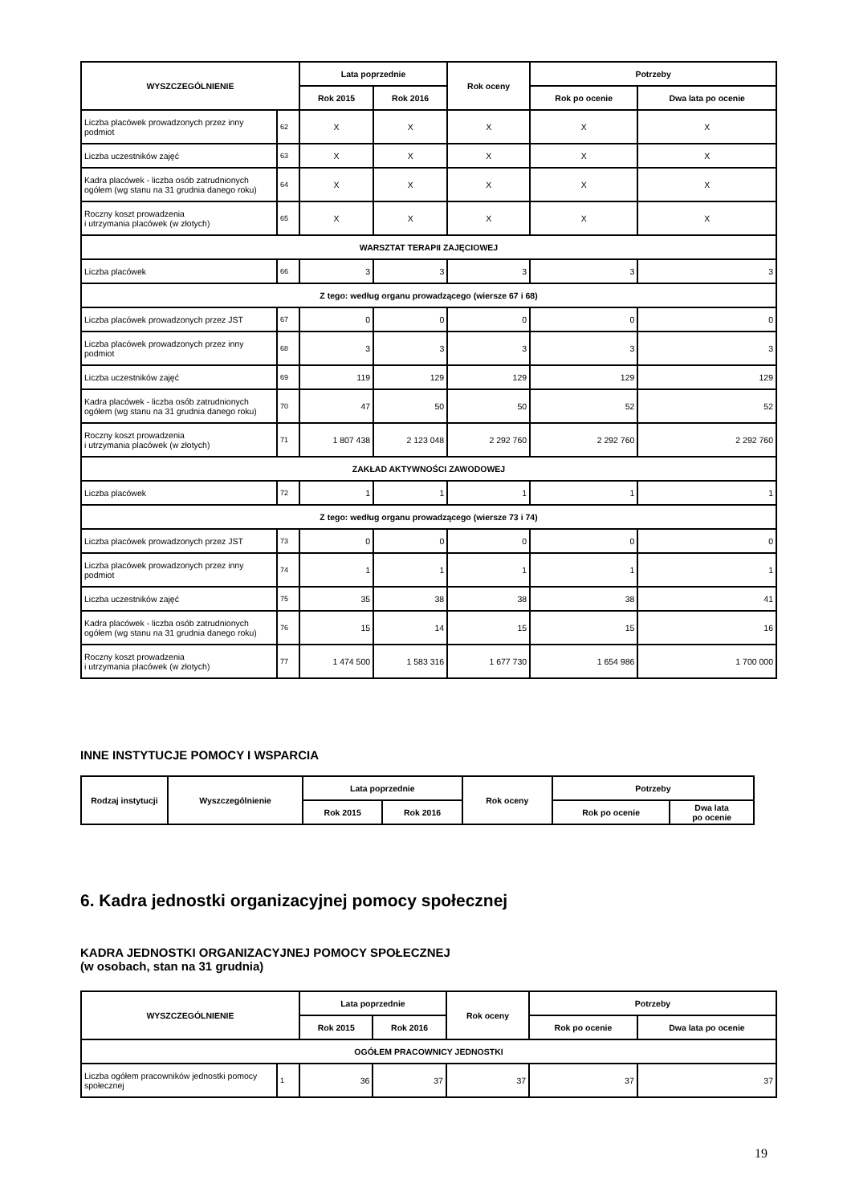| WYSZCZEGÓLNIENIE | | Lata poprzednie | | Rok oceny | Potrzeby | |
| --- | --- | --- | --- | --- | --- | --- |
| | | Rok 2015 | Rok 2016 | | Rok po ocenie | Dwa lata po ocenie |
| Liczba placówek prowadzonych przez inny podmiot | 62 | X | X | X | X | X |
| Liczba uczestników zajęć | 63 | X | X | X | X | X |
| Kadra placówek - liczba osób zatrudnionych ogółem (wg stanu na 31 grudnia danego roku) | 64 | X | X | X | X | X |
| Roczny koszt prowadzenia i utrzymania placówek (w złotych) | 65 | X | X | X | X | X |
| WARSZTAT TERAPII ZAJĘCIOWEJ | | | | | | |
| Liczba placówek | 66 | 3 | 3 | 3 | 3 | 3 |
| Z tego: według organu prowadzącego (wiersze 67 i 68) | | | | | | |
| Liczba placówek prowadzonych przez JST | 67 | 0 | 0 | 0 | 0 | 0 |
| Liczba placówek prowadzonych przez inny podmiot | 68 | 3 | 3 | 3 | 3 | 3 |
| Liczba uczestników zajęć | 69 | 119 | 129 | 129 | 129 | 129 |
| Kadra placówek - liczba osób zatrudnionych ogółem (wg stanu na 31 grudnia danego roku) | 70 | 47 | 50 | 50 | 52 | 52 |
| Roczny koszt prowadzenia i utrzymania placówek (w złotych) | 71 | 1 807 438 | 2 123 048 | 2 292 760 | 2 292 760 | 2 292 760 |
| ZAKŁAD AKTYWNOŚCI ZAWODOWEJ | | | | | | |
| Liczba placówek | 72 | 1 | 1 | 1 | 1 | 1 |
| Z tego: według organu prowadzącego (wiersze 73 i 74) | | | | | | |
| Liczba placówek prowadzonych przez JST | 73 | 0 | 0 | 0 | 0 | 0 |
| Liczba placówek prowadzonych przez inny podmiot | 74 | 1 | 1 | 1 | 1 | 1 |
| Liczba uczestników zajęć | 75 | 35 | 38 | 38 | 38 | 41 |
| Kadra placówek - liczba osób zatrudnionych ogółem (wg stanu na 31 grudnia danego roku) | 76 | 15 | 14 | 15 | 15 | 16 |
| Roczny koszt prowadzenia i utrzymania placówek (w złotych) | 77 | 1 474 500 | 1 583 316 | 1 677 730 | 1 654 986 | 1 700 000 |
INNE INSTYTUCJE POMOCY I WSPARCIA
| Rodzaj instytucji | Wyszczególnienie | Lata poprzednie | | Rok oceny | Potrzeby | |
| --- | --- | --- | --- | --- | --- | --- |
| | | Rok 2015 | Rok 2016 | | Rok po ocenie | Dwa lata po ocenie |
6. Kadra jednostki organizacyjnej pomocy społecznej
KADRA JEDNOSTKI ORGANIZACYJNEJ POMOCY SPOŁECZNEJ
(w osobach, stan na 31 grudnia)
| WYSZCZEGÓLNIENIE | | Lata poprzednie | | Rok oceny | Potrzeby | |
| --- | --- | --- | --- | --- | --- | --- |
| | | Rok 2015 | Rok 2016 | | Rok po ocenie | Dwa lata po ocenie |
| OGÓŁEM PRACOWNICY JEDNOSTKI | | | | | | |
| Liczba ogółem pracowników jednostki pomocy społecznej | 1 | 36 | 37 | 37 | 37 | 37 |
19